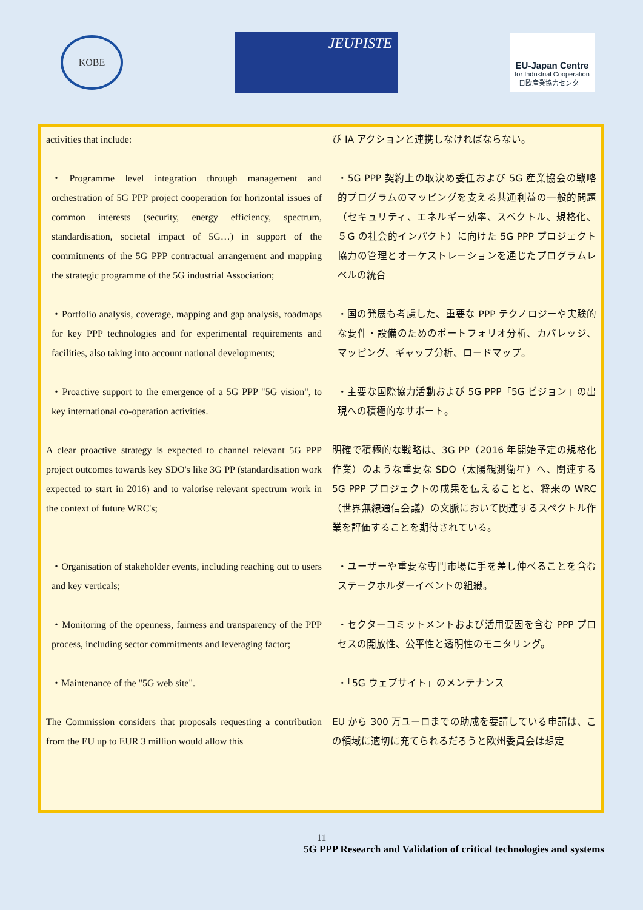KOBE
JEUPISTE
EU-Japan Centre
for Industrial Cooperation
日欧産業協力センター
| activities that include: | び IA アクションと連携しなければならない。 |
| ・Programme level integration through management and orchestration of 5G PPP project cooperation for horizontal issues of common interests (security, energy efficiency, spectrum, standardisation, societal impact of 5G…) in support of the commitments of the 5G PPP contractual arrangement and mapping the strategic programme of the 5G industrial Association; | ・5G PPP 契約上の取決め委任および 5G 産業協会の戦略的プログラムのマッピングを支える共通利益の一般的問題（セキュリティ、エネルギー効率、スペクトル、規格化、５G の社会的インパクト）に向けた 5G PPP プロジェクト協力の管理とオーケストレーションを通じたプログラムレベルの統合 |
| ・Portfolio analysis, coverage, mapping and gap analysis, roadmaps for key PPP technologies and for experimental requirements and facilities, also taking into account national developments; | ・国の発展も考慮した、重要な PPP テクノロジーや実験的な要件・設備のためのポートフォリオ分析、カバレッジ、マッピング、ギャップ分析、ロードマップ。 |
| ・Proactive support to the emergence of a 5G PPP "5G vision", to key international co-operation activities. | ・主要な国際協力活動および 5G PPP「5G ビジョン」の出現への積極的なサポート。 |
| A clear proactive strategy is expected to channel relevant 5G PPP project outcomes towards key SDO's like 3G PP (standardisation work expected to start in 2016) and to valorise relevant spectrum work in the context of future WRC's; | 明確で積極的な戦略は、3G PP（2016 年開始予定の規格化作業）のような重要な SDO（太陽観測衛星）へ、関連する 5G PPP プロジェクトの成果を伝えることと、将来の WRC（世界無線通信会議）の文脈において関連するスペクトル作業を評価することを期待されている。 |
| ・Organisation of stakeholder events, including reaching out to users and key verticals; | ・ユーザーや重要な専門市場に手を差し伸べることを含むステークホルダーイベントの組織。 |
| ・Monitoring of the openness, fairness and transparency of the PPP process, including sector commitments and leveraging factor; | ・セクターコミットメントおよび活用要因を含む PPP プロセスの開放性、公平性と透明性のモニタリング。 |
| ・Maintenance of the "5G web site". | ・「5G ウェブサイト」のメンテナンス |
| The Commission considers that proposals requesting a contribution from the EU up to EUR 3 million would allow this | EU から 300 万ユーロまでの助成を要請している申請は、この領域に適切に充てられるだろうと欧州委員会は想定 |
11
5G PPP Research and Validation of critical technologies and systems